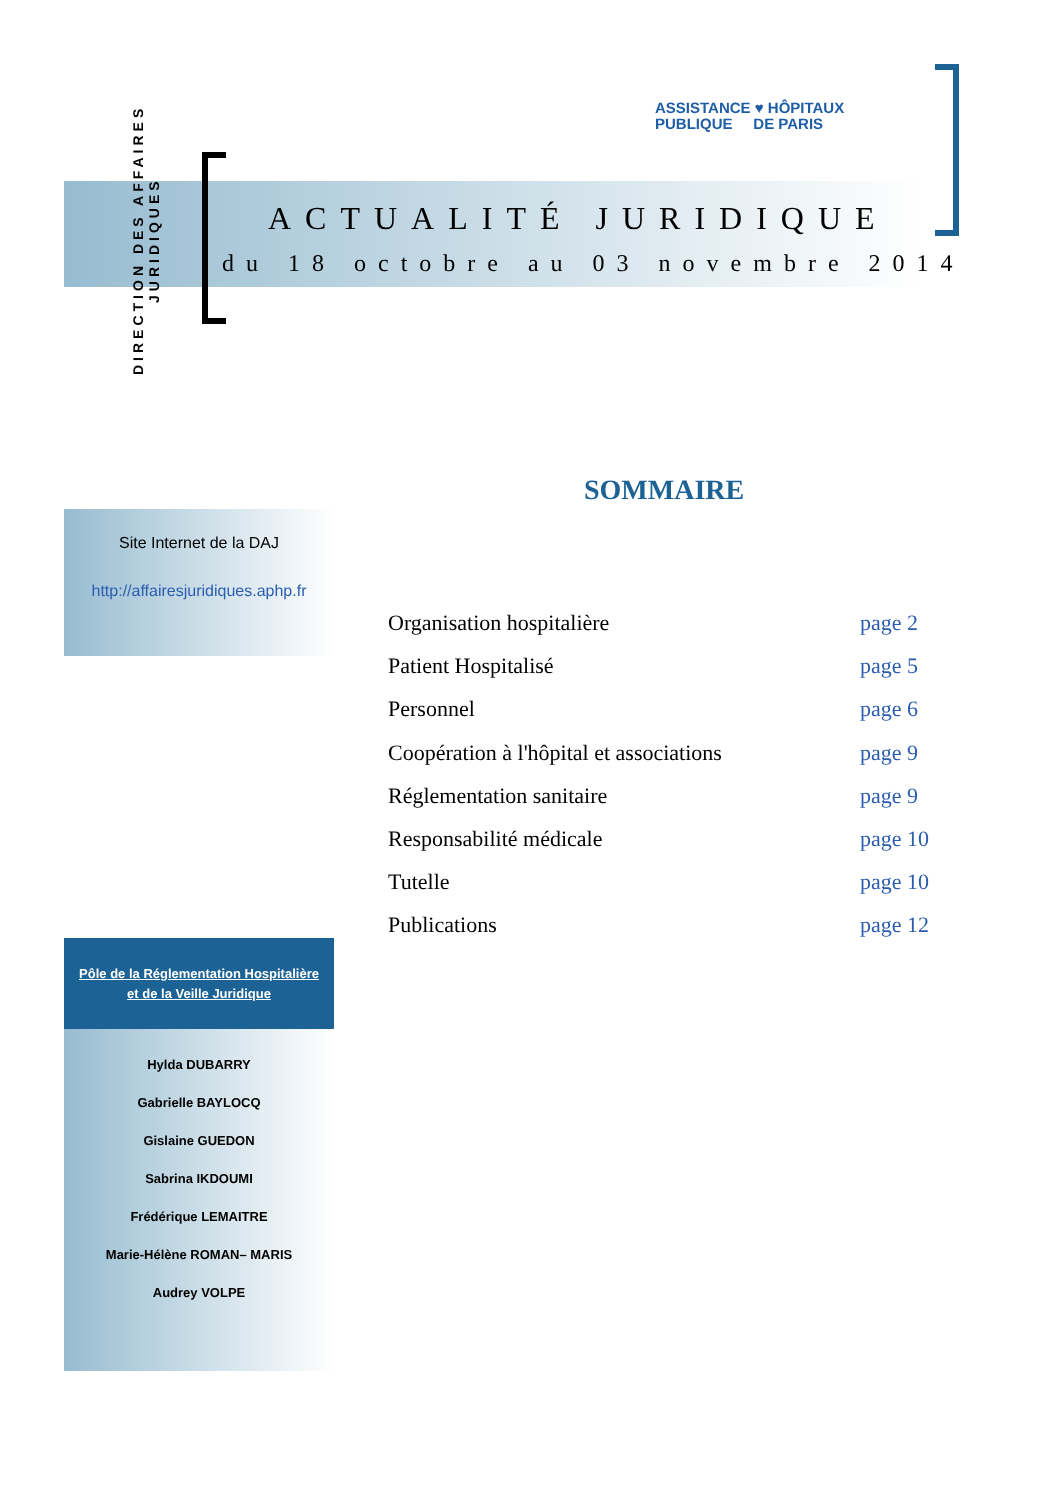DIRECTION DES AFFAIRES
JURIDIQUES
ASSISTANCE ♥ HÔPITAUX
PUBLIQUE DE PARIS
ACTUALITÉ JURIDIQUE
du 18 octobre au 03 novembre 2014
SOMMAIRE
Site Internet de la DAJ
http://affairesjuridiques.aphp.fr
Organisation hospitalière page 2
Patient Hospitalisé page 5
Personnel page 6
Coopération à l'hôpital et associations page 9
Réglementation sanitaire page 9
Responsabilité médicale page 10
Tutelle page 10
Publications page 12
Pôle de la Réglementation Hospitalière
et de la Veille Juridique
Hylda DUBARRY
Gabrielle BAYLOCQ
Gislaine GUEDON
Sabrina IKDOUMI
Frédérique LEMAITRE
Marie-Hélène ROMAN– MARIS
Audrey VOLPE